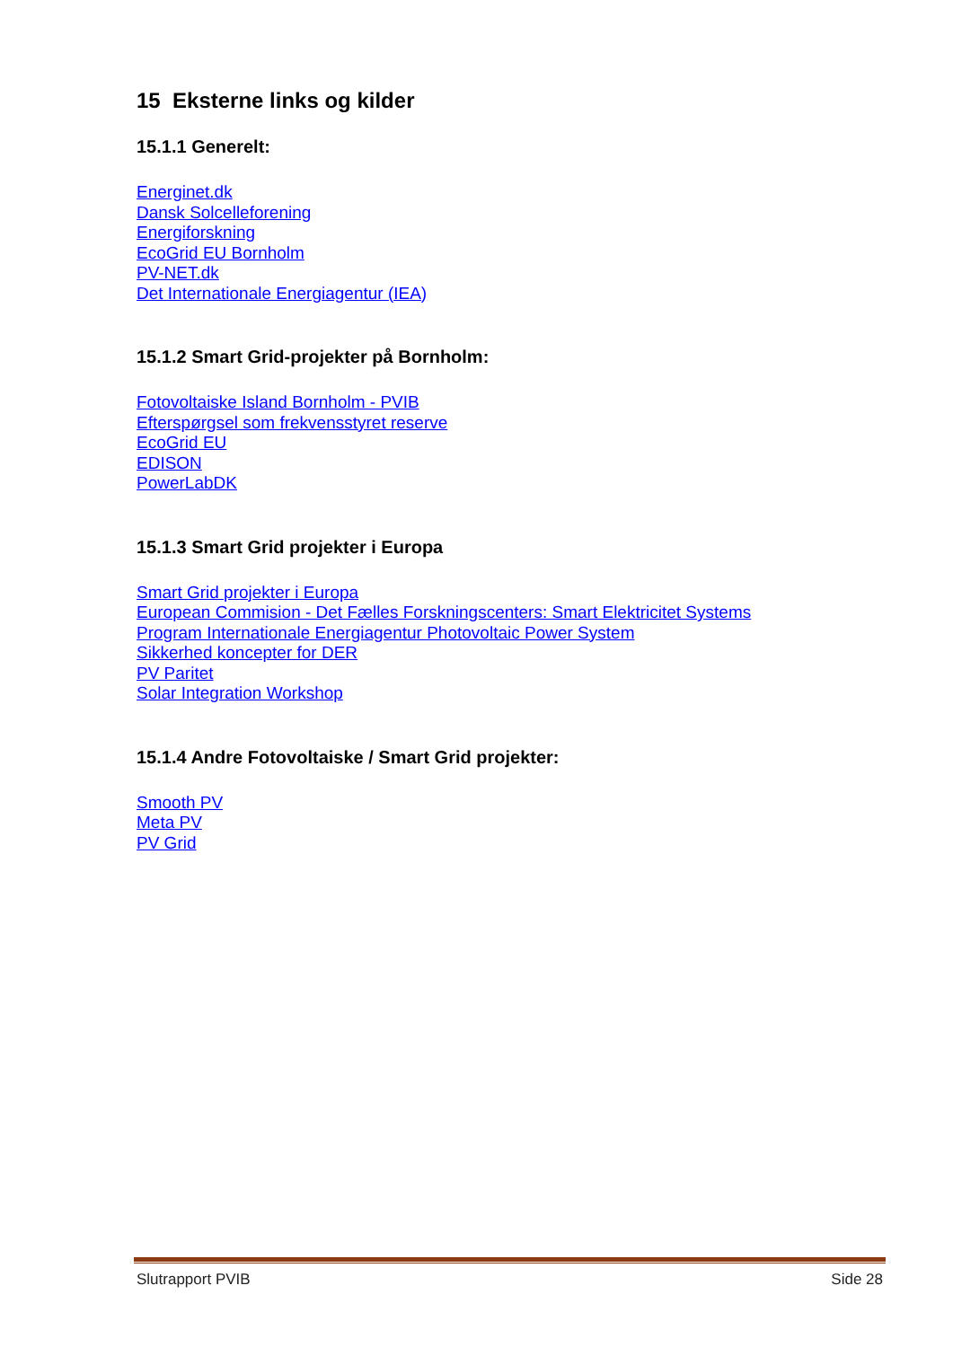15 Eksterne links og kilder
15.1.1 Generelt:
Energinet.dk
Dansk Solcelleforening
Energiforskning
EcoGrid EU Bornholm
PV-NET.dk
Det Internationale Energiagentur (IEA)
15.1.2 Smart Grid-projekter på Bornholm:
Fotovoltaiske Island Bornholm - PVIB
Efterspørgsel som frekvensstyret reserve
EcoGrid EU
EDISON
PowerLabDK
15.1.3 Smart Grid projekter i Europa
Smart Grid projekter i Europa
European Commision - Det Fælles Forskningscenters: Smart Elektricitet Systems
Program Internationale Energiagentur Photovoltaic Power System
Sikkerhed koncepter for DER
PV Paritet
Solar Integration Workshop
15.1.4 Andre Fotovoltaiske / Smart Grid projekter:
Smooth PV
Meta PV
PV Grid
Slutrapport PVIB Side 28